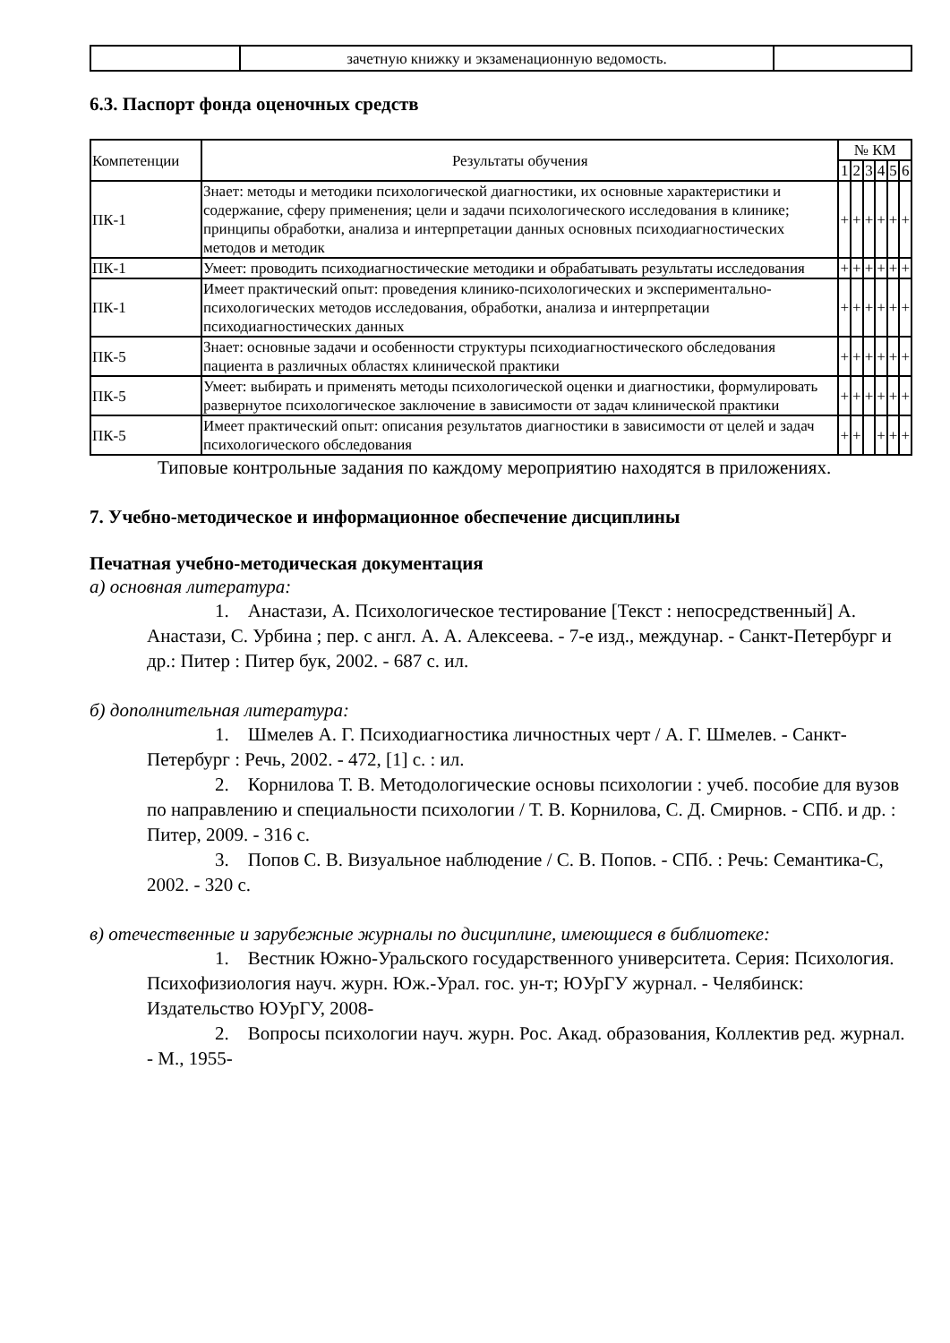| | зачетную книжку и экзаменационную ведомость. | |
6.3. Паспорт фонда оценочных средств
| Компетенции | Результаты обучения | № КМ | | | | | |
| --- | --- | --- | --- | --- | --- | --- | --- |
| | | 1 | 2 | 3 | 4 | 5 | 6 |
| ПК-1 | Знает: методы и методики психологической диагностики, их основные характеристики и содержание, сферу применения; цели и задачи психологического исследования в клинике; принципы обработки, анализа и интерпретации данных основных психодиагностических методов и методик | + | + | + | + | + | + |
| ПК-1 | Умеет: проводить психодиагностические методики и обрабатывать результаты исследования | + | + | + | + | + | + |
| ПК-1 | Имеет практический опыт: проведения клинико-психологических и экспериментально-психологических методов исследования, обработки, анализа и интерпретации психодиагностических данных | + | + | + | + | + | + |
| ПК-5 | Знает: основные задачи и особенности структуры психодиагностического обследования пациента в различных областях клинической практики | + | + | + | + | + | + |
| ПК-5 | Умеет: выбирать и применять методы психологической оценки и диагностики, формулировать развернутое психологическое заключение в зависимости от задач клинической практики | + | + | + | + | + | + |
| ПК-5 | Имеет практический опыт: описания результатов диагностики в зависимости от целей и задач психологического обследования | + | + | | + | + | + |
Типовые контрольные задания по каждому мероприятию находятся в приложениях.
7. Учебно-методическое и информационное обеспечение дисциплины
Печатная учебно-методическая документация
а) основная литература:
1. Анастази, А. Психологическое тестирование [Текст : непосредственный] А. Анастази, С. Урбина ; пер. с англ. А. А. Алексеева. - 7-е изд., междунар. - Санкт-Петербург и др.: Питер : Питер бук, 2002. - 687 с. ил.
б) дополнительная литература:
1. Шмелев А. Г. Психодиагностика личностных черт / А. Г. Шмелев. - Санкт-Петербург : Речь, 2002. - 472, [1] с. : ил.
2. Корнилова Т. В. Методологические основы психологии : учеб. пособие для вузов по направлению и специальности психологии / Т. В. Корнилова, С. Д. Смирнов. - СПб. и др. : Питер, 2009. - 316 с.
3. Попов С. В. Визуальное наблюдение / С. В. Попов. - СПб. : Речь: Семантика-С, 2002. - 320 с.
в) отечественные и зарубежные журналы по дисциплине, имеющиеся в библиотеке:
1. Вестник Южно-Уральского государственного университета. Серия: Психология. Психофизиология науч. журн. Юж.-Урал. гос. ун-т; ЮУрГУ журнал. - Челябинск: Издательство ЮУрГУ, 2008-
2. Вопросы психологии науч. журн. Рос. Акад. образования, Коллектив ред. журнал. - М., 1955-